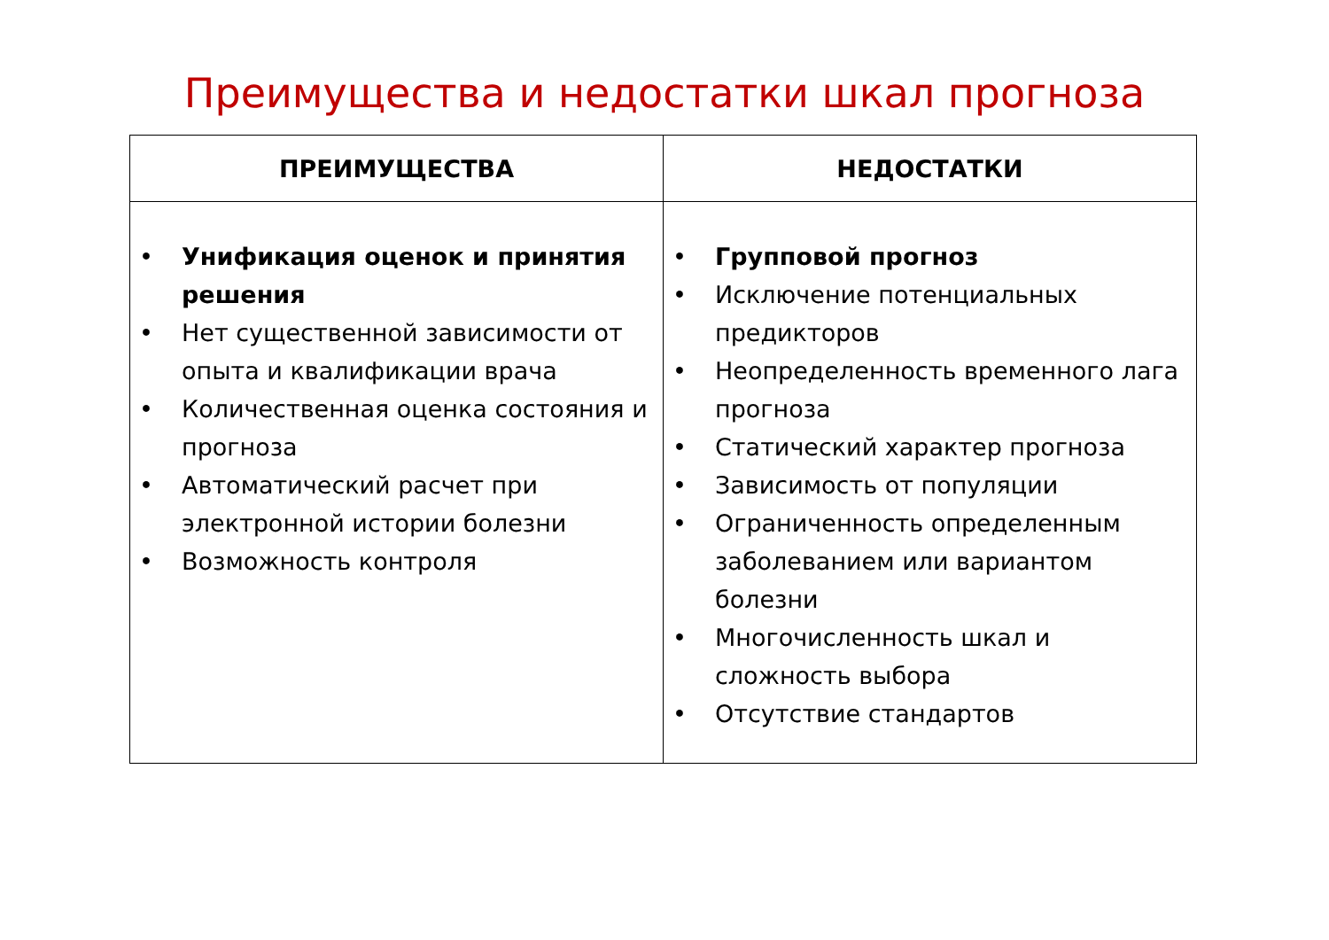Преимущества и недостатки шкал прогноза
| ПРЕИМУЩЕСТВА | НЕДОСТАТКИ |
| --- | --- |
| • Унификация оценок и принятия решения • Нет существенной зависимости от опыта и квалификации врача • Количественная оценка состояния и прогноза • Автоматический расчет при электронной истории болезни • Возможность контроля | • Групповой прогноз • Исключение потенциальных предикторов • Неопределенность временного лага прогноза • Статический характер прогноза • Зависимость от популяции • Ограниченность определенным заболеванием или вариантом болезни • Многочисленность шкал и сложность выбора • Отсутствие стандартов |